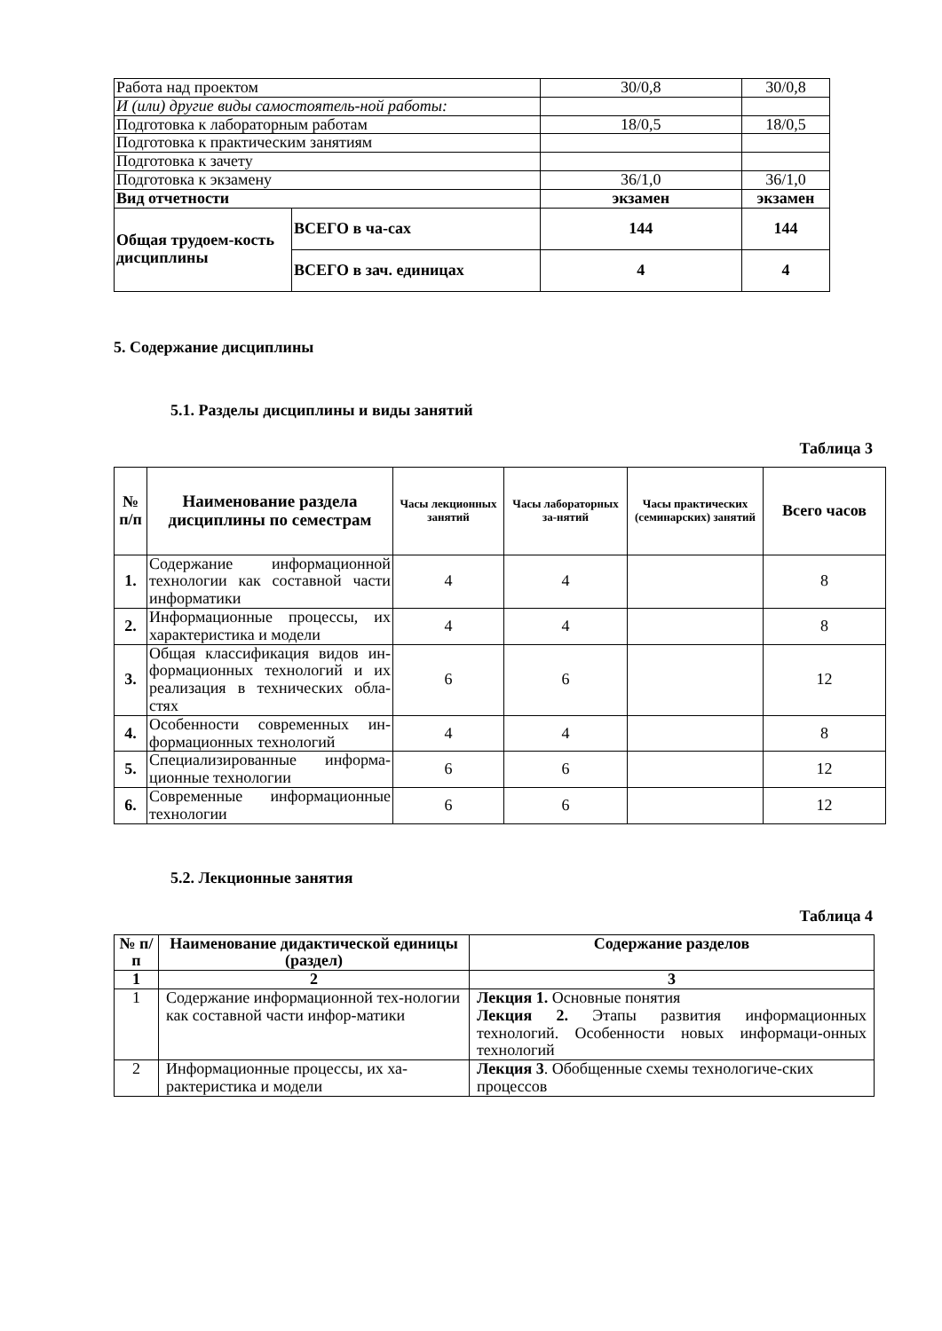| Работа над проектом | | 30/0,8 | 30/0,8 |
| И (или) другие виды самостоятель-ной работы: | | | |
| Подготовка к лабораторным работам | | 18/0,5 | 18/0,5 |
| Подготовка к практическим занятиям | | | |
| Подготовка к зачету | | | |
| Подготовка к экзамену | | 36/1,0 | 36/1,0 |
| Вид отчетности | | экзамен | экзамен |
| Общая трудоем-кость дисциплины | ВСЕГО в ча-сах | 144 | 144 |
| | ВСЕГО в зач. единицах | 4 | 4 |
5. Содержание дисциплины
5.1. Разделы дисциплины и виды занятий
Таблица 3
| № п/п | Наименование раздела дисциплины по семестрам | Часы лекционных занятий | Часы лабораторных за-нятий | Часы практических (семинарских) занятий | Всего часов |
| --- | --- | --- | --- | --- | --- |
| 1. | Содержание информационной технологии как составной части информатики | 4 | 4 | | 8 |
| 2. | Информационные процессы, их характеристика и модели | 4 | 4 | | 8 |
| 3. | Общая классификация видов ин-формационных технологий и их реализация в технических обла-стях | 6 | 6 | | 12 |
| 4. | Особенности современных ин-формационных технологий | 4 | 4 | | 8 |
| 5. | Специализированные информа-ционные технологии | 6 | 6 | | 12 |
| 6. | Современные информационные технологии | 6 | 6 | | 12 |
5.2. Лекционные занятия
Таблица 4
| № п/п | Наименование дидактической единицы (раздел) | Содержание разделов |
| --- | --- | --- |
| 1 | 2 | 3 |
| 1 | Содержание информационной тех-нологии как составной части инфор-матики | Лекция 1. Основные понятия Лекция 2. Этапы развития информационных технологий. Особенности новых информаци-онных технологий |
| 2 | Информационные процессы, их ха-рактеристика и модели | Лекция 3 . Обобщенные схемы технологиче-ских процессов |